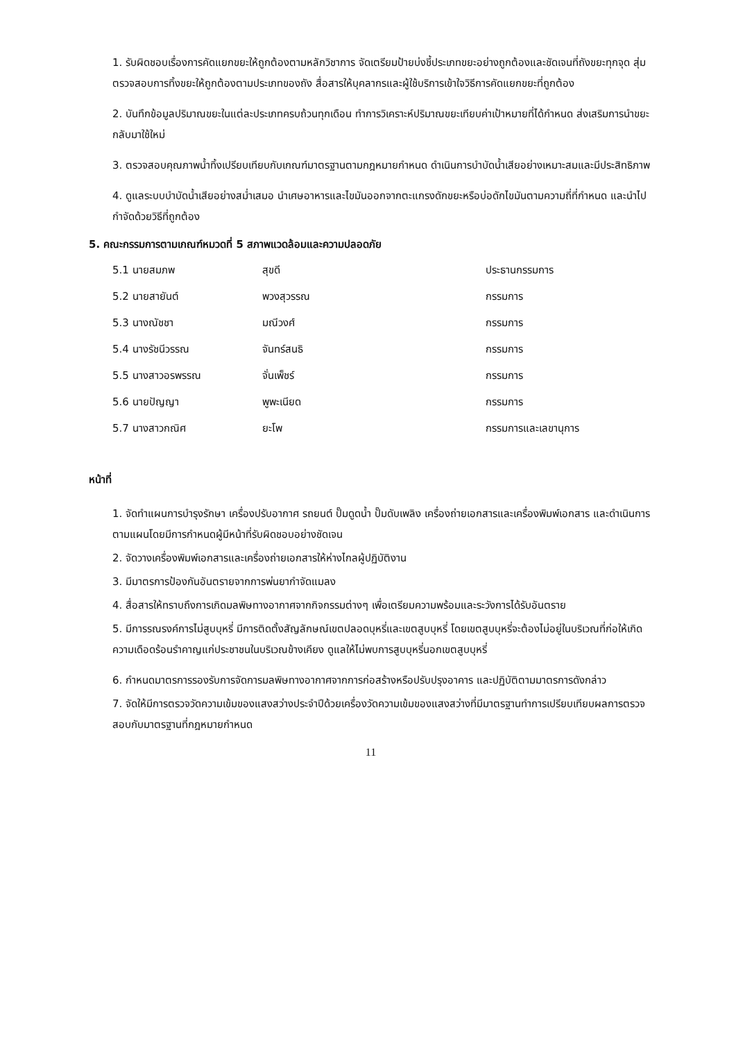1. รับผิดชอบเรื่องการคัดแยกขยะให้ถูกต้องตามหลักวิชาการ จัดเตรียมป้ายบ่งชี้ประเภทขยะอย่างถูกต้องและชัดเจนที่ถังขยะทุกจุด สุ่มตรวจสอบการทิ้งขยะให้ถูกต้องตามประเภทของถัง สื่อสารให้บุคลากรและผู้ใช้บริการเข้าใจวิธีการคัดแยกขยะที่ถูกต้อง
2. บันทึกข้อมูลปริมาณขยะในแต่ละประเภทครบถ้วนทุกเดือน ทำการวิเคราะห์ปริมาณขยะเทียบค่าเป้าหมายที่ได้กำหนด ส่งเสริมการนำขยะกลับมาใช้ใหม่
3. ตรวจสอบคุณภาพน้ำทิ้งเปรียบเทียบกับเกณฑ์มาตรฐานตามกฎหมายกำหนด ดำเนินการบำบัดน้ำเสียอย่างเหมาะสมและมีประสิทธิภาพ
4. ดูแลระบบบำบัดน้ำเสียอย่างสม่ำเสมอ นำเศษอาหารและไขมันออกจากตะแกรงดักขยะหรือบ่อดักไขมันตามความถี่ที่กำหนด และนำไปกำจัดด้วยวิธีที่ถูกต้อง
5. คณะกรรมการตามเกณฑ์หมวดที่ 5 สภาพแวดล้อมและความปลอดภัย
| 5.1 นายสมภพ | สุขดี | ประธานกรรมการ |
| 5.2 นายสายันต์ | พวงสุวรรณ | กรรมการ |
| 5.3 นางณัชชา | มณีวงศ์ | กรรมการ |
| 5.4 นางรัชนีวรรณ | จันทร์สนธิ | กรรมการ |
| 5.5 นางสาวอรพรรณ | จั่นเพ็ชร์ | กรรมการ |
| 5.6 นายปัญญา | พูพะเนียด | กรรมการ |
| 5.7 นางสาวกณิศ | ยะโพ | กรรมการและเลขานุการ |
หน้าที่
1. จัดทำแผนการบำรุงรักษา เครื่องปรับอากาศ รถยนต์ ปั๊มดูดน้ำ ปั๊มดับเพลิง เครื่องถ่ายเอกสารและเครื่องพิมพ์เอกสาร และดำเนินการตามแผนโดยมีการกำหนดผู้มีหน้าที่รับผิดชอบอย่างชัดเจน
2. จัดวางเครื่องพิมพ์เอกสารและเครื่องถ่ายเอกสารให้ห่างไกลผู้ปฏิบัติงาน
3. มีมาตรการป้องกันอันตรายจากการพ่นยากำจัดแมลง
4. สื่อสารให้ทราบถึงการเกิดมลพิษทางอากาศจากกิจกรรมต่างๆ เพื่อเตรียมความพร้อมและระวังการได้รับอันตราย
5. มีการรณรงค์การไม่สูบบุหรี่ มีการติดตั้งสัญลักษณ์เขตปลอดบุหรี่และเขตสูบบุหรี่ โดยเขตสูบบุหรี่จะต้องไม่อยู่ในบริเวณที่ก่อให้เกิดความเดือดร้อนรำคาญแก่ประชาชนในบริเวณข้างเคียง ดูแลให้ไม่พบการสูบบุหรี่นอกเขตสูบบุหรี่
6. กำหนดมาตรการรองรับการจัดการมลพิษทางอากาศจากการก่อสร้างหรือปรับปรุงอาคาร และปฏิบัติตามมาตรการดังกล่าว
7. จัดให้มีการตรวจวัดความเข้มของแสงสว่างประจำปีด้วยเครื่องวัดความเข้มของแสงสว่างที่มีมาตรฐานทำการเปรียบเทียบผลการตรวจสอบกับมาตรฐานที่กฎหมายกำหนด
11